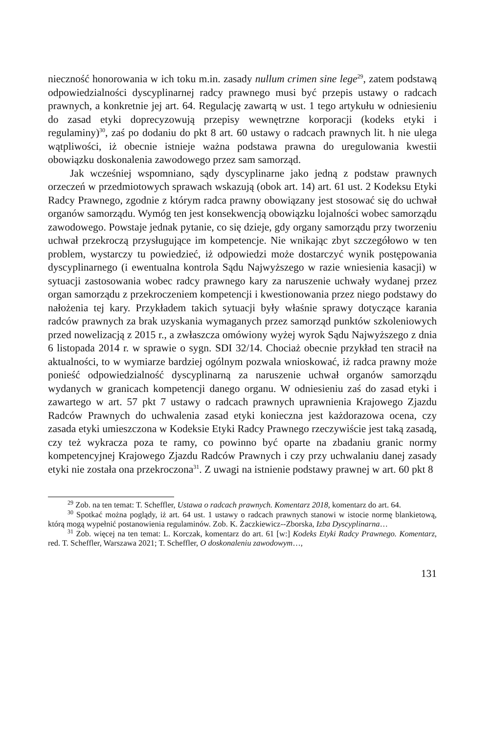nieczność honorowania w ich toku m.in. zasady nullum crimen sine lege<sup>29</sup>, zatem podstawą odpowiedzialności dyscyplinarnej radcy prawnego musi być przepis ustawy o radcach prawnych, a konkretnie jej art. 64. Regulację zawartą w ust. 1 tego artykułu w odniesieniu do zasad etyki doprecyzowują przepisy wewnętrzne korporacji (kodeks etyki i regulaminy)<sup>30</sup>, zaś po dodaniu do pkt 8 art. 60 ustawy o radcach prawnych lit. h nie ulega wątpliwości, iż obecnie istnieje ważna podstawa prawna do uregulowania kwestii obowiązku doskonalenia zawodowego przez sam samorząd.
Jak wcześniej wspomniano, sądy dyscyplinarne jako jedną z podstaw prawnych orzeczeń w przedmiotowych sprawach wskazują (obok art. 14) art. 61 ust. 2 Kodeksu Etyki Radcy Prawnego, zgodnie z którym radca prawny obowiązany jest stosować się do uchwał organów samorządu. Wymóg ten jest konsekwencją obowiązku lojalności wobec samorządu zawodowego. Powstaje jednak pytanie, co się dzieje, gdy organy samorządu przy tworzeniu uchwał przekroczą przysługujące im kompetencje. Nie wnikając zbyt szczegółowo w ten problem, wystarczy tu powiedzieć, iż odpowiedzi może dostarczyć wynik postępowania dyscyplinarnego (i ewentualna kontrola Sądu Najwyższego w razie wniesienia kasacji) w sytuacji zastosowania wobec radcy prawnego kary za naruszenie uchwały wydanej przez organ samorządu z przekroczeniem kompetencji i kwestionowania przez niego podstawy do nałożenia tej kary. Przykładem takich sytuacji były właśnie sprawy dotyczące karania radców prawnych za brak uzyskania wymaganych przez samorząd punktów szkoleniowych przed nowelizacją z 2015 r., a zwłaszcza omówiony wyżej wyrok Sądu Najwyższego z dnia 6 listopada 2014 r. w sprawie o sygn. SDI 32/14. Chociaż obecnie przykład ten stracił na aktualności, to w wymiarze bardziej ogólnym pozwala wnioskować, iż radca prawny może ponieść odpowiedzialność dyscyplinarną za naruszenie uchwał organów samorządu wydanych w granicach kompetencji danego organu. W odniesieniu zaś do zasad etyki i zawartego w art. 57 pkt 7 ustawy o radcach prawnych uprawnienia Krajowego Zjazdu Radców Prawnych do uchwalenia zasad etyki konieczna jest każdorazowa ocena, czy zasada etyki umieszczona w Kodeksie Etyki Radcy Prawnego rzeczywiście jest taką zasadą, czy też wykracza poza te ramy, co powinno być oparte na zbadaniu granic normy kompetencyjnej Krajowego Zjazdu Radców Prawnych i czy przy uchwalaniu danej zasady etyki nie została ona przekroczona<sup>31</sup>. Z uwagi na istnienie podstawy prawnej w art. 60 pkt 8
<sup>29</sup> Zob. na ten temat: T. Scheffler, Ustawa o radcach prawnych. Komentarz 2018, komentarz do art. 64.
<sup>30</sup> Spotkać można poglądy, iż art. 64 ust. 1 ustawy o radcach prawnych stanowi w istocie normę blankietową, którą mogą wypełnić postanowienia regulaminów. Zob. K. Żaczkiewicz--Zborska, Izba Dyscyplinarna…
<sup>31</sup> Zob. więcej na ten temat: L. Korczak, komentarz do art. 61 [w:] Kodeks Etyki Radcy Prawnego. Komentarz, red. T. Scheffler, Warszawa 2021; T. Scheffler, O doskonaleniu zawodowym…,
131